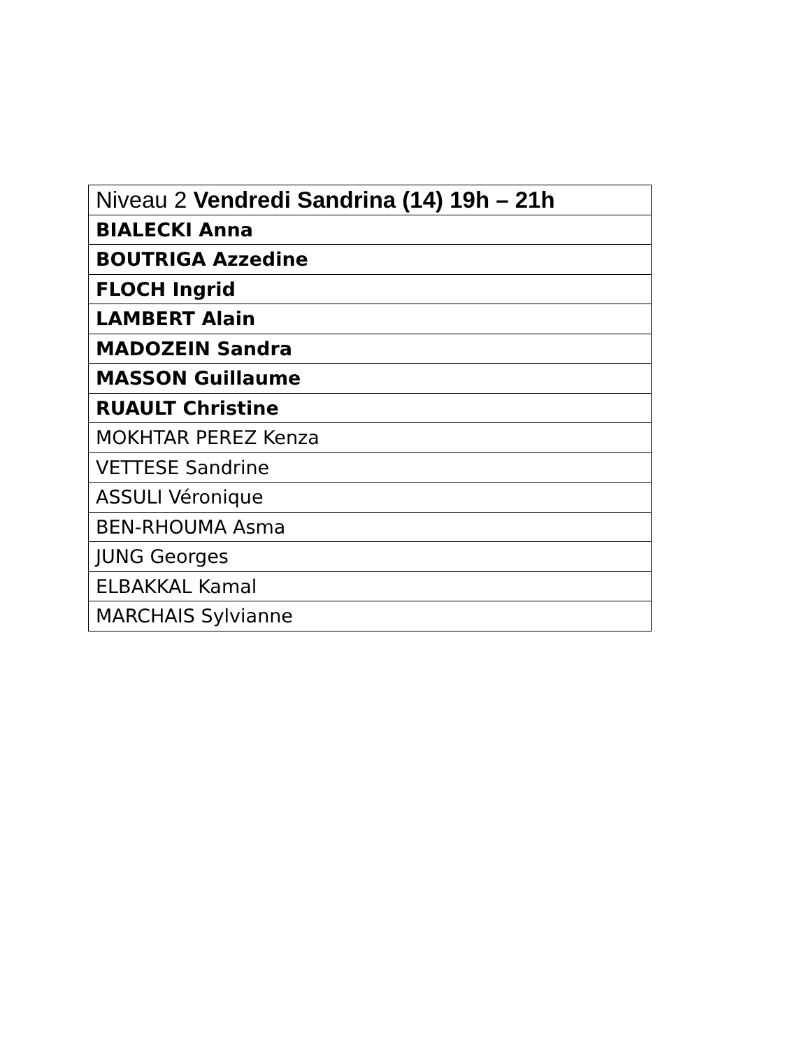| Niveau 2 Vendredi Sandrina (14) 19h – 21h |
| BIALECKI Anna |
| BOUTRIGA Azzedine |
| FLOCH Ingrid |
| LAMBERT Alain |
| MADOZEIN Sandra |
| MASSON Guillaume |
| RUAULT Christine |
| MOKHTAR PEREZ Kenza |
| VETTESE Sandrine |
| ASSULI Véronique |
| BEN-RHOUMA Asma |
| JUNG Georges |
| ELBAKKAL Kamal |
| MARCHAIS Sylvianne |